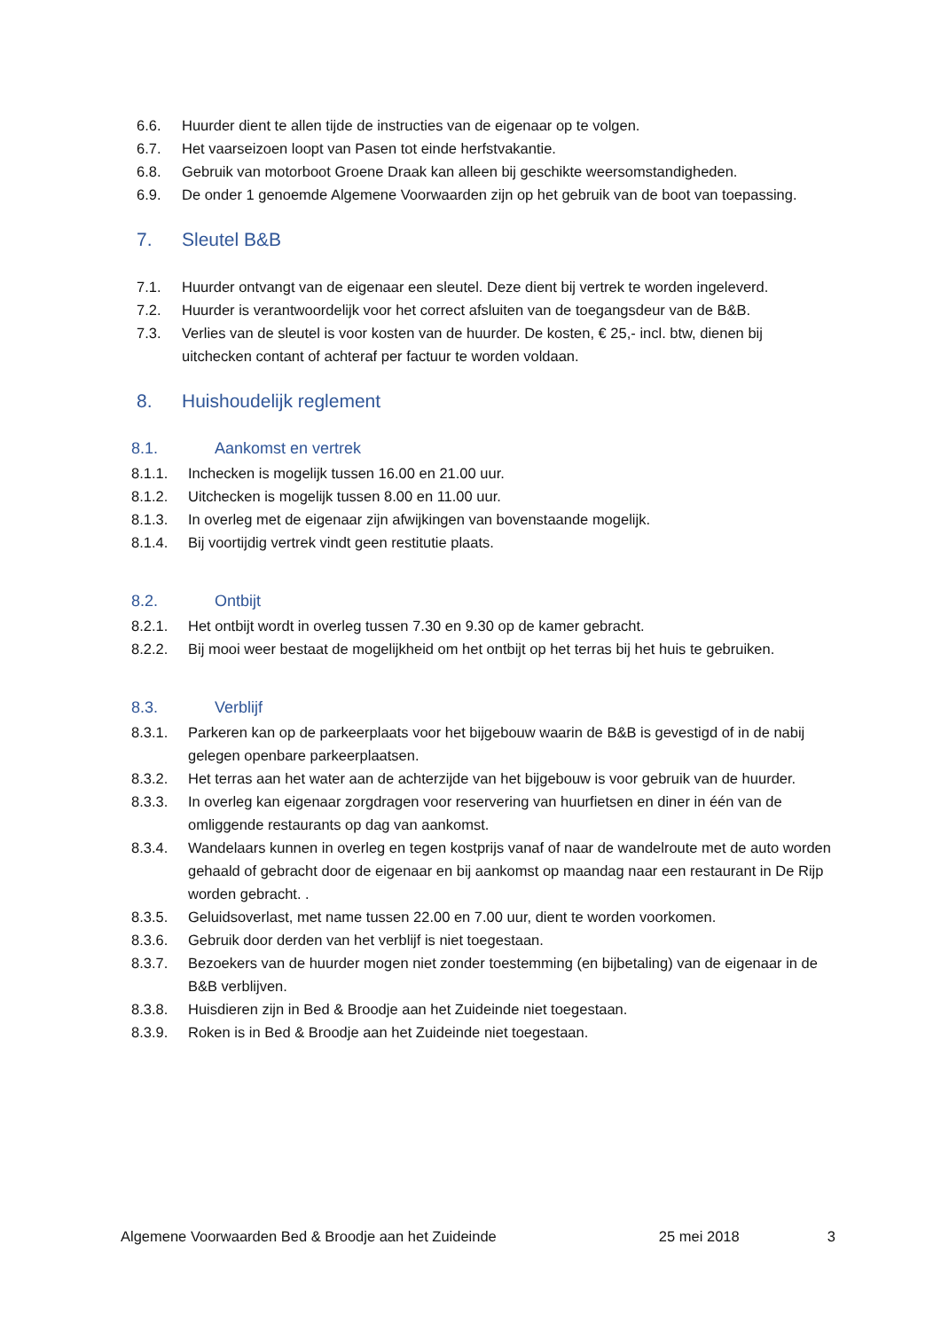6.6. Huurder dient te allen tijde de instructies van de eigenaar op te volgen.
6.7. Het vaarseizoen loopt van Pasen tot einde herfstvakantie.
6.8. Gebruik van motorboot Groene Draak kan alleen bij geschikte weersomstandigheden.
6.9. De onder 1 genoemde Algemene Voorwaarden zijn op het gebruik van de boot van toepassing.
7. Sleutel B&B
7.1. Huurder ontvangt van de eigenaar een sleutel. Deze dient bij vertrek te worden ingeleverd.
7.2. Huurder is verantwoordelijk voor het correct afsluiten van de toegangsdeur van de B&B.
7.3. Verlies van de sleutel is voor kosten van de huurder. De kosten, € 25,- incl. btw, dienen bij uitchecken contant of achteraf per factuur te worden voldaan.
8. Huishoudelijk reglement
8.1. Aankomst en vertrek
8.1.1. Inchecken is mogelijk tussen 16.00 en 21.00 uur.
8.1.2. Uitchecken is mogelijk tussen 8.00 en 11.00 uur.
8.1.3. In overleg met de eigenaar zijn afwijkingen van bovenstaande mogelijk.
8.1.4. Bij voortijdig vertrek vindt geen restitutie plaats.
8.2. Ontbijt
8.2.1. Het ontbijt wordt in overleg tussen 7.30 en 9.30 op de kamer gebracht.
8.2.2. Bij mooi weer bestaat de mogelijkheid om het ontbijt op het terras bij het huis te gebruiken.
8.3. Verblijf
8.3.1. Parkeren kan op de parkeerplaats voor het bijgebouw waarin de B&B is gevestigd of in de nabij gelegen openbare parkeerplaatsen.
8.3.2. Het terras aan het water aan de achterzijde van het bijgebouw is voor gebruik van de huurder.
8.3.3. In overleg kan eigenaar zorgdragen voor reservering van huurfietsen en diner in één van de omliggende restaurants op dag van aankomst.
8.3.4. Wandelaars kunnen in overleg en tegen kostprijs vanaf of naar de wandelroute met de auto worden gehaald of gebracht door de eigenaar en bij aankomst op maandag naar een restaurant in De Rijp worden gebracht. .
8.3.5. Geluidsoverlast, met name tussen 22.00 en 7.00 uur, dient te worden voorkomen.
8.3.6. Gebruik door derden van het verblijf is niet toegestaan.
8.3.7. Bezoekers van de huurder mogen niet zonder toestemming (en bijbetaling) van de eigenaar in de B&B verblijven.
8.3.8. Huisdieren zijn in Bed & Broodje aan het Zuideinde niet toegestaan.
8.3.9. Roken is in Bed & Broodje aan het Zuideinde niet toegestaan.
Algemene Voorwaarden Bed & Broodje aan het Zuideinde 25 mei 2018 3